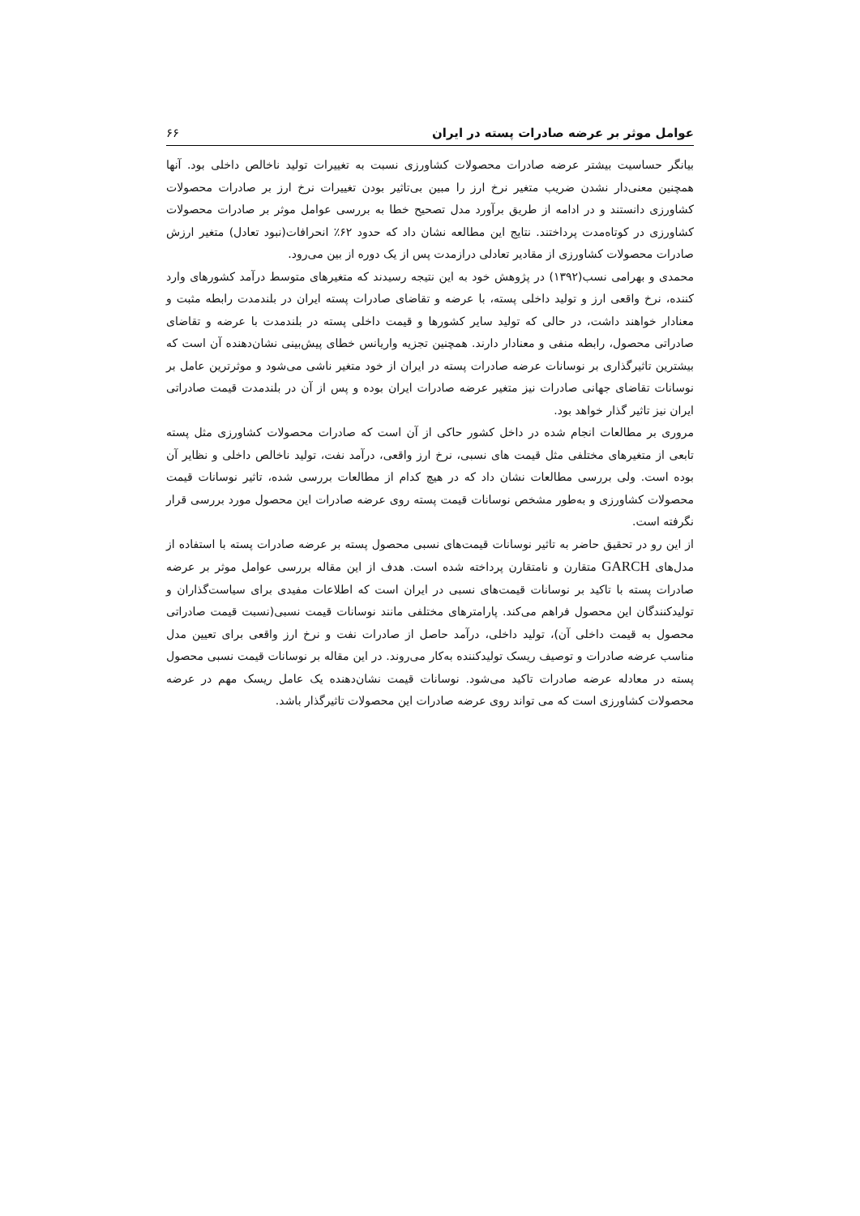عوامل موثر بر عرضه صادرات پسته در ایران ۶۶
بیانگر حساسیت بیشتر عرضه صادرات محصولات کشاورزی نسبت به تغییرات تولید ناخالص داخلی بود. آنها همچنین معنی‌دار نشدن ضریب متغیر نرخ ارز را مبین بی‌تاثیر بودن تغییرات نرخ ارز بر صادرات محصولات کشاورزی دانستند و در ادامه از طریق برآورد مدل تصحیح خطا به بررسی عوامل موثر بر صادرات محصولات کشاورزی در کوتاه‌مدت پرداختند. نتایج این مطالعه نشان داد که حدود ۶۲٪ انحرافات(نبود تعادل) متغیر ارزش صادرات محصولات کشاورزی از مقادیر تعادلی درازمدت پس از یک دوره از بین می‌رود.
محمدی و بهرامی نسب(۱۳۹۲) در پژوهش خود به این نتیجه رسیدند که متغیرهای متوسط درآمد کشورهای وارد کننده، نرخ واقعی ارز و تولید داخلی پسته، با عرضه و تقاضای صادرات پسته ایران در بلندمدت رابطه مثبت و معنادار خواهند داشت، در حالی که تولید سایر کشورها و قیمت داخلی پسته در بلندمدت با عرضه و تقاضای صادراتی محصول، رابطه منفی و معنادار دارند. همچنین تجزیه واریانس خطای پیش‌بینی نشان‌دهنده آن است که بیشترین تاثیرگذاری بر نوسانات عرضه صادرات پسته در ایران از خود متغیر ناشی می‌شود و موثرترین عامل بر نوسانات تقاضای جهانی صادرات نیز متغیر عرضه صادرات ایران بوده و پس از آن در بلندمدت قیمت صادراتی ایران نیز تاثیر گذار خواهد بود.
مروری بر مطالعات انجام شده در داخل کشور حاکی از آن است که صادرات محصولات کشاورزی مثل پسته تابعی از متغیرهای مختلفی مثل قیمت های نسبی، نرخ ارز واقعی، درآمد نفت، تولید ناخالص داخلی و نظایر آن بوده است. ولی بررسی مطالعات نشان داد که در هیچ کدام از مطالعات بررسی شده، تاثیر نوسانات قیمت محصولات کشاورزی و به‌طور مشخص نوسانات قیمت پسته روی عرضه صادرات این محصول مورد بررسی قرار نگرفته است.
از این رو در تحقیق حاضر به تاثیر نوسانات قیمت‌های نسبی محصول پسته بر عرضه صادرات پسته با استفاده از مدل‌های GARCH متقارن و نامتقارن پرداخته شده است. هدف از این مقاله بررسی عوامل موثر بر عرضه صادرات پسته با تاکید بر نوسانات قیمت‌های نسبی در ایران است که اطلاعات مفیدی برای سیاست‌گذاران و تولیدکنندگان این محصول فراهم می‌کند. پارامترهای مختلفی مانند نوسانات قیمت نسبی(نسبت قیمت صادراتی محصول به قیمت داخلی آن)، تولید داخلی، درآمد حاصل از صادرات نفت و نرخ ارز واقعی برای تعیین مدل مناسب عرضه صادرات و توصیف ریسک تولیدکننده به‌کار می‌روند. در این مقاله بر نوسانات قیمت نسبی محصول پسته در معادله عرضه صادرات تاکید می‌شود. نوسانات قیمت نشان‌دهنده یک عامل ریسک مهم در عرضه محصولات کشاورزی است که می تواند روی عرضه صادرات این محصولات تاثیرگذار باشد.